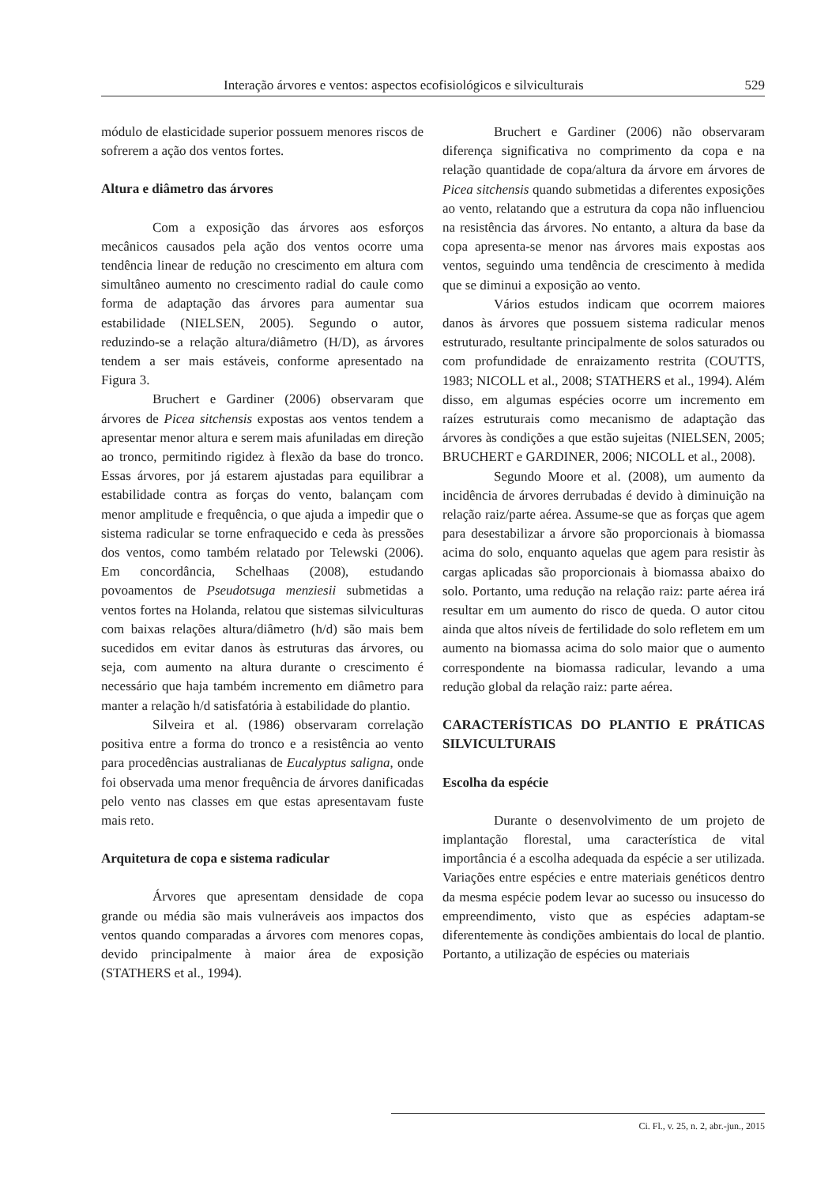Interação árvores e ventos: aspectos ecofisiológicos e silviculturais 529
módulo de elasticidade superior possuem menores riscos de sofrerem a ação dos ventos fortes.
Altura e diâmetro das árvores
Com a exposição das árvores aos esforços mecânicos causados pela ação dos ventos ocorre uma tendência linear de redução no crescimento em altura com simultâneo aumento no crescimento radial do caule como forma de adaptação das árvores para aumentar sua estabilidade (NIELSEN, 2005). Segundo o autor, reduzindo-se a relação altura/diâmetro (H/D), as árvores tendem a ser mais estáveis, conforme apresentado na Figura 3.
Bruchert e Gardiner (2006) observaram que árvores de Picea sitchensis expostas aos ventos tendem a apresentar menor altura e serem mais afuniladas em direção ao tronco, permitindo rigidez à flexão da base do tronco. Essas árvores, por já estarem ajustadas para equilibrar a estabilidade contra as forças do vento, balançam com menor amplitude e frequência, o que ajuda a impedir que o sistema radicular se torne enfraquecido e ceda às pressões dos ventos, como também relatado por Telewski (2006). Em concordância, Schelhaas (2008), estudando povoamentos de Pseudotsuga menziesii submetidas a ventos fortes na Holanda, relatou que sistemas silviculturas com baixas relações altura/diâmetro (h/d) são mais bem sucedidos em evitar danos às estruturas das árvores, ou seja, com aumento na altura durante o crescimento é necessário que haja também incremento em diâmetro para manter a relação h/d satisfatória à estabilidade do plantio.
Silveira et al. (1986) observaram correlação positiva entre a forma do tronco e a resistência ao vento para procedências australianas de Eucalyptus saligna, onde foi observada uma menor frequência de árvores danificadas pelo vento nas classes em que estas apresentavam fuste mais reto.
Arquitetura de copa e sistema radicular
Árvores que apresentam densidade de copa grande ou média são mais vulneráveis aos impactos dos ventos quando comparadas a árvores com menores copas, devido principalmente à maior área de exposição (STATHERS et al., 1994).
Bruchert e Gardiner (2006) não observaram diferença significativa no comprimento da copa e na relação quantidade de copa/altura da árvore em árvores de Picea sitchensis quando submetidas a diferentes exposições ao vento, relatando que a estrutura da copa não influenciou na resistência das árvores. No entanto, a altura da base da copa apresenta-se menor nas árvores mais expostas aos ventos, seguindo uma tendência de crescimento à medida que se diminui a exposição ao vento.
Vários estudos indicam que ocorrem maiores danos às árvores que possuem sistema radicular menos estruturado, resultante principalmente de solos saturados ou com profundidade de enraizamento restrita (COUTTS, 1983; NICOLL et al., 2008; STATHERS et al., 1994). Além disso, em algumas espécies ocorre um incremento em raízes estruturais como mecanismo de adaptação das árvores às condições a que estão sujeitas (NIELSEN, 2005; BRUCHERT e GARDINER, 2006; NICOLL et al., 2008).
Segundo Moore et al. (2008), um aumento da incidência de árvores derrubadas é devido à diminuição na relação raiz/parte aérea. Assume-se que as forças que agem para desestabilizar a árvore são proporcionais à biomassa acima do solo, enquanto aquelas que agem para resistir às cargas aplicadas são proporcionais à biomassa abaixo do solo. Portanto, uma redução na relação raiz: parte aérea irá resultar em um aumento do risco de queda. O autor citou ainda que altos níveis de fertilidade do solo refletem em um aumento na biomassa acima do solo maior que o aumento correspondente na biomassa radicular, levando a uma redução global da relação raiz: parte aérea.
CARACTERÍSTICAS DO PLANTIO E PRÁTICAS SILVICULTURAIS
Escolha da espécie
Durante o desenvolvimento de um projeto de implantação florestal, uma característica de vital importância é a escolha adequada da espécie a ser utilizada. Variações entre espécies e entre materiais genéticos dentro da mesma espécie podem levar ao sucesso ou insucesso do empreendimento, visto que as espécies adaptam-se diferentemente às condições ambientais do local de plantio. Portanto, a utilização de espécies ou materiais
Ci. Fl., v. 25, n. 2, abr.-jun., 2015